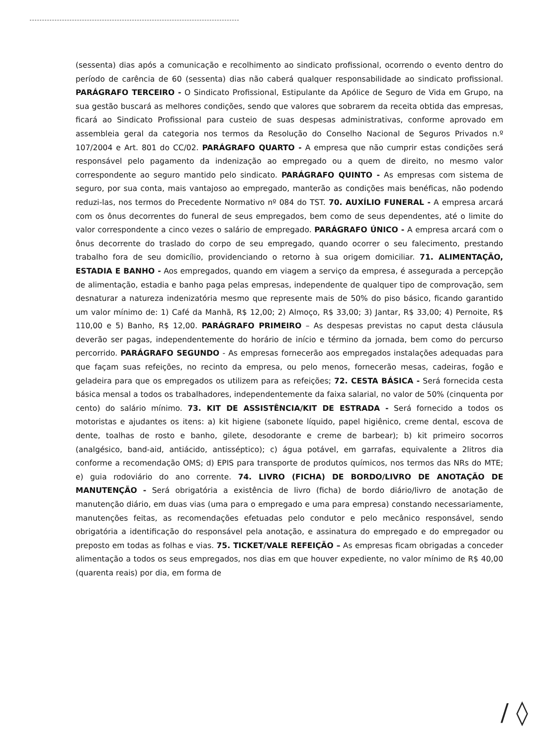(sessenta) dias após a comunicação e recolhimento ao sindicato profissional, ocorrendo o evento dentro do período de carência de 60 (sessenta) dias não caberá qualquer responsabilidade ao sindicato profissional. PARÁGRAFO TERCEIRO - O Sindicato Profissional, Estipulante da Apólice de Seguro de Vida em Grupo, na sua gestão buscará as melhores condições, sendo que valores que sobrarem da receita obtida das empresas, ficará ao Sindicato Profissional para custeio de suas despesas administrativas, conforme aprovado em assembleia geral da categoria nos termos da Resolução do Conselho Nacional de Seguros Privados n.º 107/2004 e Art. 801 do CC/02. PARÁGRAFO QUARTO - A empresa que não cumprir estas condições será responsável pelo pagamento da indenização ao empregado ou a quem de direito, no mesmo valor correspondente ao seguro mantido pelo sindicato. PARÁGRAFO QUINTO - As empresas com sistema de seguro, por sua conta, mais vantajoso ao empregado, manterão as condições mais benéficas, não podendo reduzi-las, nos termos do Precedente Normativo nº 084 do TST. 70. AUXÍLIO FUNERAL - A empresa arcará com os ônus decorrentes do funeral de seus empregados, bem como de seus dependentes, até o limite do valor correspondente a cinco vezes o salário de empregado. PARÁGRAFO ÚNICO - A empresa arcará com o ônus decorrente do traslado do corpo de seu empregado, quando ocorrer o seu falecimento, prestando trabalho fora de seu domicílio, providenciando o retorno à sua origem domiciliar. 71. ALIMENTAÇÃO, ESTADIA E BANHO - Aos empregados, quando em viagem a serviço da empresa, é assegurada a percepção de alimentação, estadia e banho paga pelas empresas, independente de qualquer tipo de comprovação, sem desnaturar a natureza indenizatória mesmo que represente mais de 50% do piso básico, ficando garantido um valor mínimo de: 1) Café da Manhã, R$ 12,00; 2) Almoço, R$ 33,00; 3) Jantar, R$ 33,00; 4) Pernoite, R$ 110,00 e 5) Banho, R$ 12,00. PARÁGRAFO PRIMEIRO – As despesas previstas no caput desta cláusula deverão ser pagas, independentemente do horário de início e término da jornada, bem como do percurso percorrido. PARÁGRAFO SEGUNDO - As empresas fornecerão aos empregados instalações adequadas para que façam suas refeições, no recinto da empresa, ou pelo menos, fornecerão mesas, cadeiras, fogão e geladeira para que os empregados os utilizem para as refeições; 72. CESTA BÁSICA - Será fornecida cesta básica mensal a todos os trabalhadores, independentemente da faixa salarial, no valor de 50% (cinquenta por cento) do salário mínimo. 73. KIT DE ASSISTÊNCIA/KIT DE ESTRADA - Será fornecido a todos os motoristas e ajudantes os itens: a) kit higiene (sabonete líquido, papel higiênico, creme dental, escova de dente, toalhas de rosto e banho, gilete, desodorante e creme de barbear); b) kit primeiro socorros (analgésico, band-aid, antiácido, antisséptico); c) água potável, em garrafas, equivalente a 2litros dia conforme a recomendação OMS; d) EPIS para transporte de produtos químicos, nos termos das NRs do MTE; e) guia rodoviário do ano corrente. 74. LIVRO (FICHA) DE BORDO/LIVRO DE ANOTAÇÃO DE MANUTENÇÃO - Será obrigatória a existência de livro (ficha) de bordo diário/livro de anotação de manutenção diário, em duas vias (uma para o empregado e uma para empresa) constando necessariamente, manutenções feitas, as recomendações efetuadas pelo condutor e pelo mecânico responsável, sendo obrigatória a identificação do responsável pela anotação, e assinatura do empregado e do empregador ou preposto em todas as folhas e vias. 75. TICKET/VALE REFEIÇÃO – As empresas ficam obrigadas a conceder alimentação a todos os seus empregados, nos dias em que houver expediente, no valor mínimo de R$ 40,00 (quarenta reais) por dia, em forma de
/ ◊